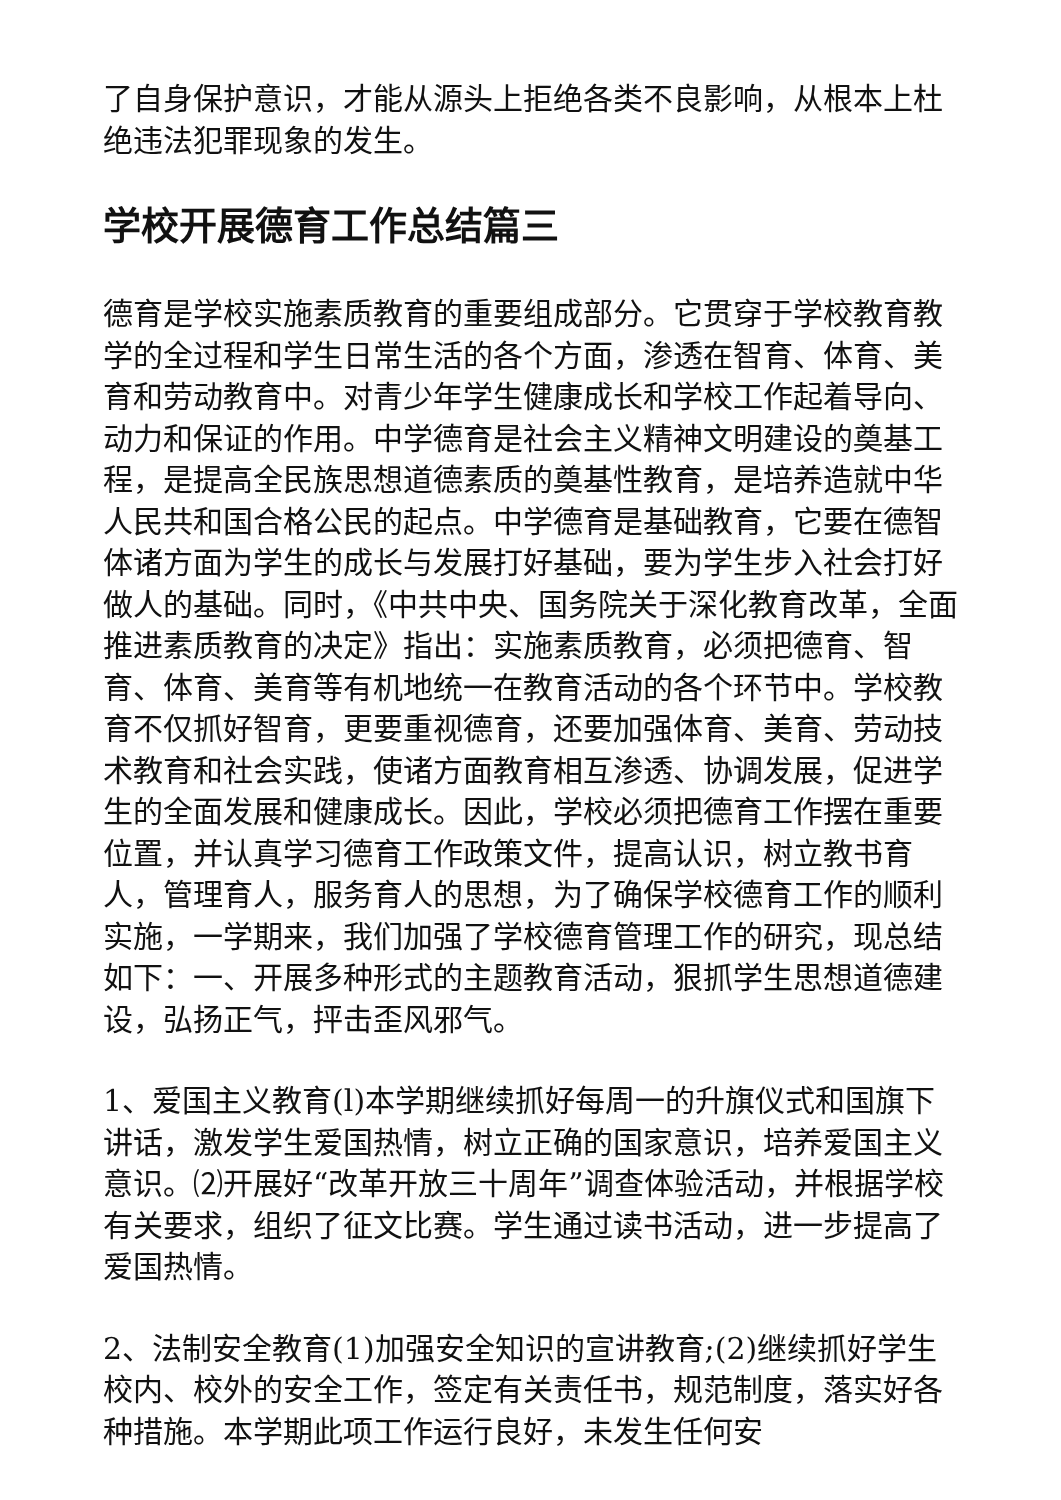了自身保护意识，才能从源头上拒绝各类不良影响，从根本上杜绝违法犯罪现象的发生。
学校开展德育工作总结篇三
德育是学校实施素质教育的重要组成部分。它贯穿于学校教育教学的全过程和学生日常生活的各个方面，渗透在智育、体育、美育和劳动教育中。对青少年学生健康成长和学校工作起着导向、动力和保证的作用。中学德育是社会主义精神文明建设的奠基工程，是提高全民族思想道德素质的奠基性教育，是培养造就中华人民共和国合格公民的起点。中学德育是基础教育，它要在德智体诸方面为学生的成长与发展打好基础，要为学生步入社会打好做人的基础。同时，《中共中央、国务院关于深化教育改革，全面推进素质教育的决定》指出：实施素质教育，必须把德育、智育、体育、美育等有机地统一在教育活动的各个环节中。学校教育不仅抓好智育，更要重视德育，还要加强体育、美育、劳动技术教育和社会实践，使诸方面教育相互渗透、协调发展，促进学生的全面发展和健康成长。因此，学校必须把德育工作摆在重要位置，并认真学习德育工作政策文件，提高认识，树立教书育人，管理育人，服务育人的思想，为了确保学校德育工作的顺利实施，一学期来，我们加强了学校德育管理工作的研究，现总结如下：一、开展多种形式的主题教育活动，狠抓学生思想道德建设，弘扬正气，抨击歪风邪气。
1、爱国主义教育(l)本学期继续抓好每周一的升旗仪式和国旗下讲话，激发学生爱国热情，树立正确的国家意识，培养爱国主义意识。⑵开展好“改革开放三十周年”调查体验活动，并根据学校有关要求，组织了征文比赛。学生通过读书活动，进一步提高了爱国热情。
2、法制安全教育(1)加强安全知识的宣讲教育;(2)继续抓好学生校内、校外的安全工作，签定有关责任书，规范制度，落实好各种措施。本学期此项工作运行良好，未发生任何安